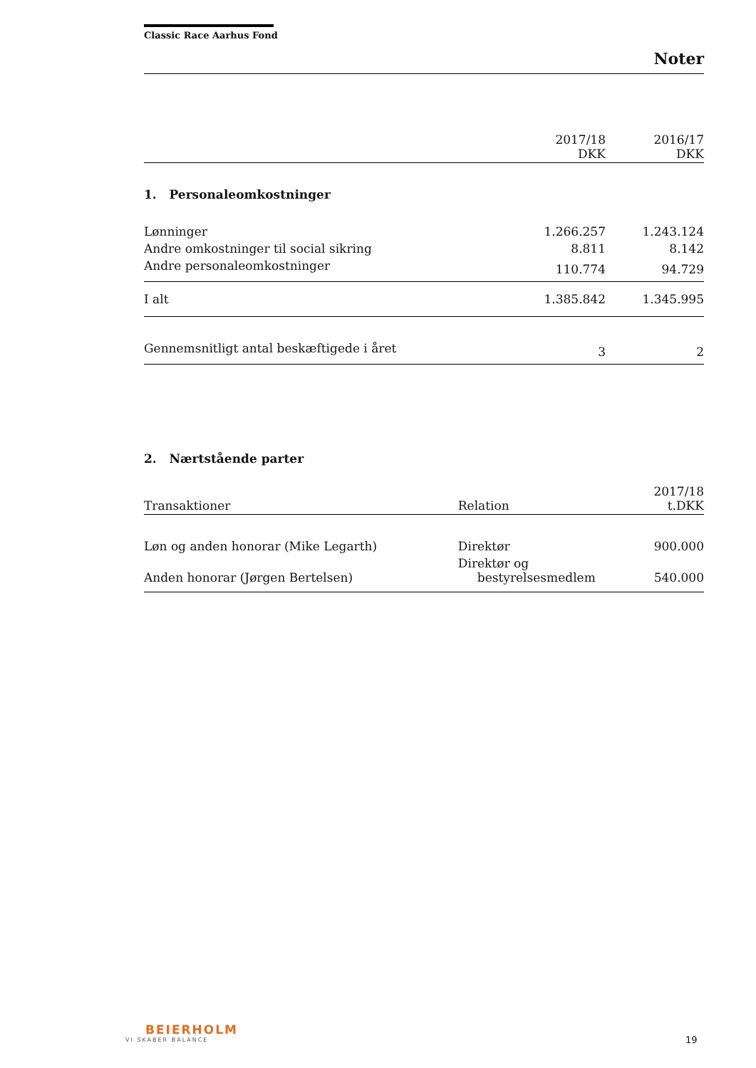Classic Race Aarhus Fond
Noter
| | 2017/18 DKK | 2016/17 DKK |
| --- | --- | --- |
| 1. Personaleomkostninger | | |
| Lønninger | 1.266.257 | 1.243.124 |
| Andre omkostninger til social sikring | 8.811 | 8.142 |
| Andre personaleomkostninger | 110.774 | 94.729 |
| I alt | 1.385.842 | 1.345.995 |
| Gennemsnitligt antal beskæftigede i året | 3 | 2 |
2. Nærtstående parter
| Transaktioner | Relation | 2017/18 t.DKK |
| --- | --- | --- |
| Løn og anden honorar (Mike Legarth) | Direktør | 900.000 |
| Anden honorar (Jørgen Bertelsen) | Direktør og bestyrelsesmedlem | 540.000 |
BEIERHOLM
VI SKABER BALANCE
19